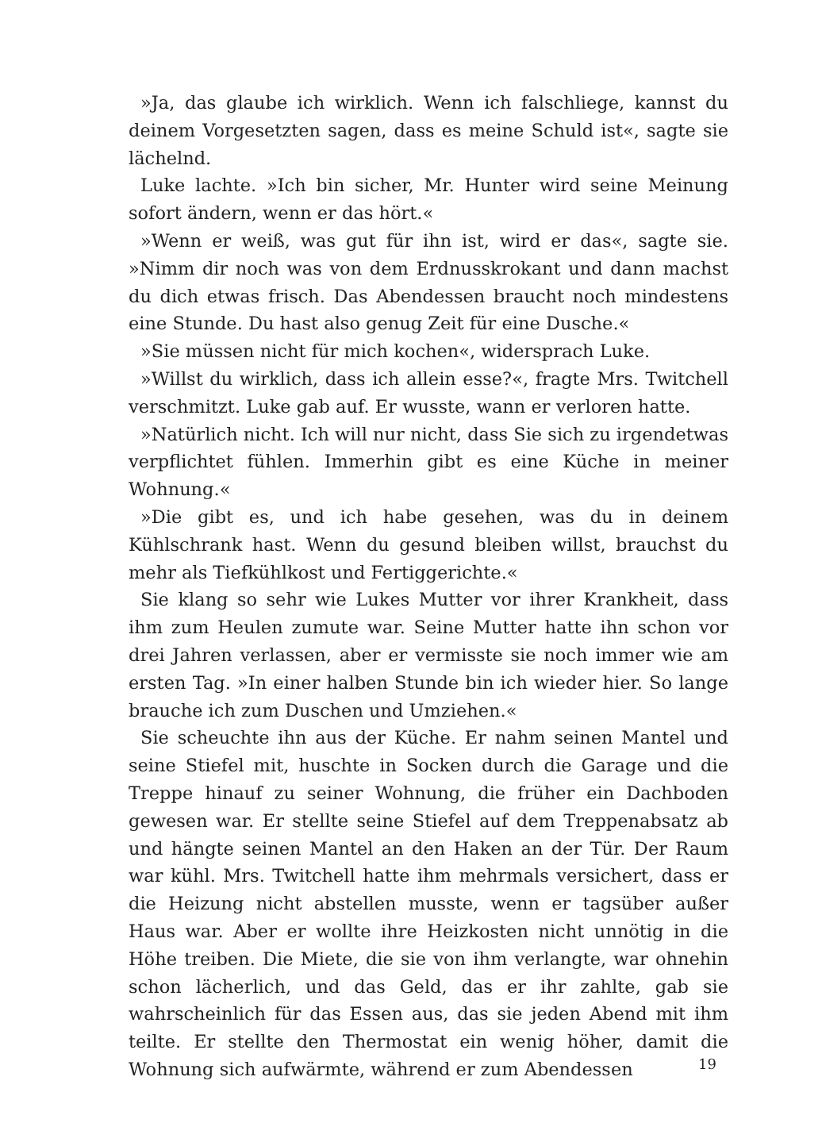»Ja, das glaube ich wirklich. Wenn ich falschliege, kannst du deinem Vorgesetzten sagen, dass es meine Schuld ist«, sagte sie lächelnd.
Luke lachte. »Ich bin sicher, Mr. Hunter wird seine Meinung sofort ändern, wenn er das hört.«
»Wenn er weiß, was gut für ihn ist, wird er das«, sagte sie. »Nimm dir noch was von dem Erdnusskrokant und dann machst du dich etwas frisch. Das Abendessen braucht noch mindestens eine Stunde. Du hast also genug Zeit für eine Dusche.«
»Sie müssen nicht für mich kochen«, widersprach Luke.
»Willst du wirklich, dass ich allein esse?«, fragte Mrs. Twitchell verschmitzt. Luke gab auf. Er wusste, wann er verloren hatte.
»Natürlich nicht. Ich will nur nicht, dass Sie sich zu irgendetwas verpflichtet fühlen. Immerhin gibt es eine Küche in meiner Wohnung.«
»Die gibt es, und ich habe gesehen, was du in deinem Kühlschrank hast. Wenn du gesund bleiben willst, brauchst du mehr als Tiefkühlkost und Fertiggerichte.«
Sie klang so sehr wie Lukes Mutter vor ihrer Krankheit, dass ihm zum Heulen zumute war. Seine Mutter hatte ihn schon vor drei Jahren verlassen, aber er vermisste sie noch immer wie am ersten Tag. »In einer halben Stunde bin ich wieder hier. So lange brauche ich zum Duschen und Umziehen.«
Sie scheuchte ihn aus der Küche. Er nahm seinen Mantel und seine Stiefel mit, huschte in Socken durch die Garage und die Treppe hinauf zu seiner Wohnung, die früher ein Dachboden gewesen war. Er stellte seine Stiefel auf dem Treppenabsatz ab und hängte seinen Mantel an den Haken an der Tür. Der Raum war kühl. Mrs. Twitchell hatte ihm mehrmals versichert, dass er die Heizung nicht abstellen musste, wenn er tagsüber außer Haus war. Aber er wollte ihre Heizkosten nicht unnötig in die Höhe treiben. Die Miete, die sie von ihm verlangte, war ohnehin schon lächerlich, und das Geld, das er ihr zahlte, gab sie wahrscheinlich für das Essen aus, das sie jeden Abend mit ihm teilte. Er stellte den Thermostat ein wenig höher, damit die Wohnung sich aufwärmte, während er zum Abendessen
19